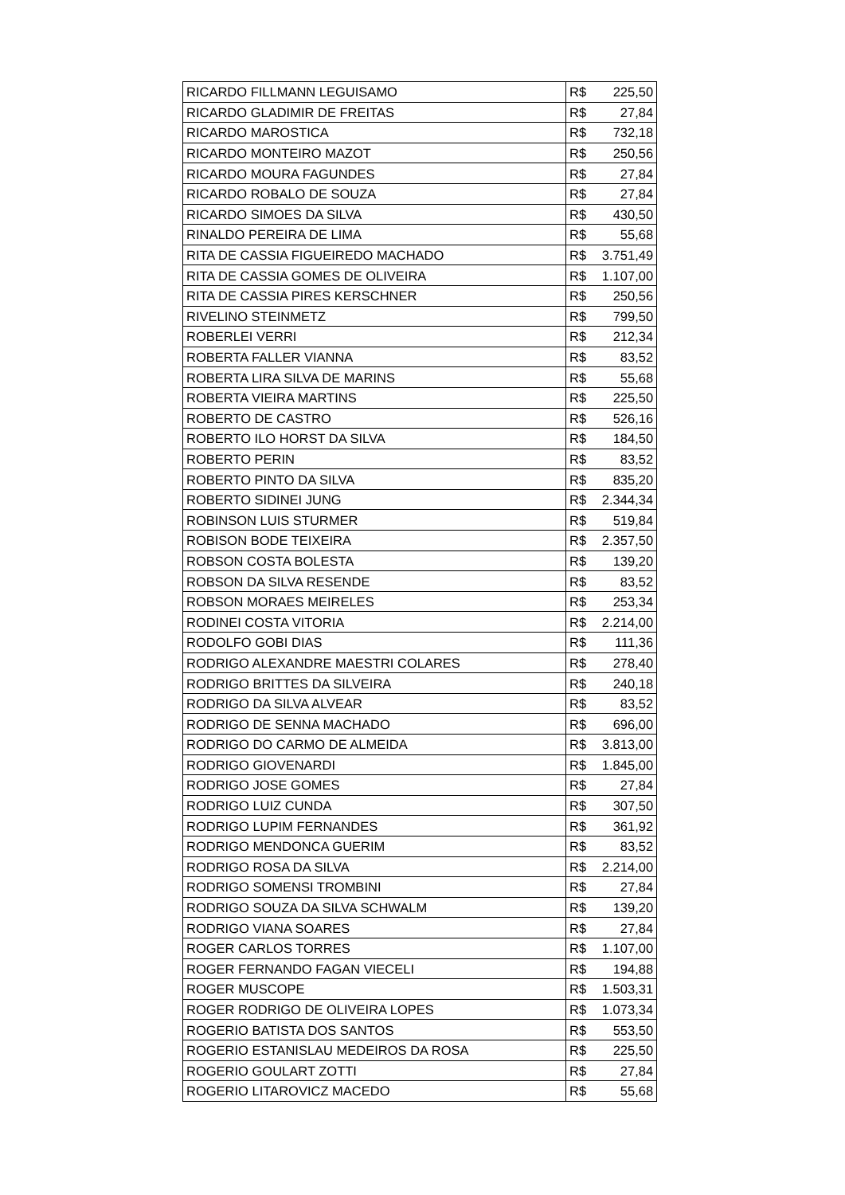| RICARDO FILLMANN LEGUISAMO | R$ | 225,50 |
| RICARDO GLADIMIR DE FREITAS | R$ | 27,84 |
| RICARDO MAROSTICA | R$ | 732,18 |
| RICARDO MONTEIRO MAZOT | R$ | 250,56 |
| RICARDO MOURA FAGUNDES | R$ | 27,84 |
| RICARDO ROBALO DE SOUZA | R$ | 27,84 |
| RICARDO SIMOES DA SILVA | R$ | 430,50 |
| RINALDO PEREIRA DE LIMA | R$ | 55,68 |
| RITA DE CASSIA FIGUEIREDO MACHADO | R$ | 3.751,49 |
| RITA DE CASSIA GOMES DE OLIVEIRA | R$ | 1.107,00 |
| RITA DE CASSIA PIRES KERSCHNER | R$ | 250,56 |
| RIVELINO STEINMETZ | R$ | 799,50 |
| ROBERLEI VERRI | R$ | 212,34 |
| ROBERTA FALLER VIANNA | R$ | 83,52 |
| ROBERTA LIRA SILVA DE MARINS | R$ | 55,68 |
| ROBERTA VIEIRA MARTINS | R$ | 225,50 |
| ROBERTO DE CASTRO | R$ | 526,16 |
| ROBERTO ILO HORST DA SILVA | R$ | 184,50 |
| ROBERTO PERIN | R$ | 83,52 |
| ROBERTO PINTO DA SILVA | R$ | 835,20 |
| ROBERTO SIDINEI JUNG | R$ | 2.344,34 |
| ROBINSON LUIS STURMER | R$ | 519,84 |
| ROBISON BODE TEIXEIRA | R$ | 2.357,50 |
| ROBSON COSTA BOLESTA | R$ | 139,20 |
| ROBSON DA SILVA RESENDE | R$ | 83,52 |
| ROBSON MORAES MEIRELES | R$ | 253,34 |
| RODINEI COSTA VITORIA | R$ | 2.214,00 |
| RODOLFO GOBI DIAS | R$ | 111,36 |
| RODRIGO ALEXANDRE MAESTRI COLARES | R$ | 278,40 |
| RODRIGO BRITTES DA SILVEIRA | R$ | 240,18 |
| RODRIGO DA SILVA ALVEAR | R$ | 83,52 |
| RODRIGO DE SENNA MACHADO | R$ | 696,00 |
| RODRIGO DO CARMO DE ALMEIDA | R$ | 3.813,00 |
| RODRIGO GIOVENARDI | R$ | 1.845,00 |
| RODRIGO JOSE GOMES | R$ | 27,84 |
| RODRIGO LUIZ CUNDA | R$ | 307,50 |
| RODRIGO LUPIM FERNANDES | R$ | 361,92 |
| RODRIGO MENDONCA GUERIM | R$ | 83,52 |
| RODRIGO ROSA DA SILVA | R$ | 2.214,00 |
| RODRIGO SOMENSI TROMBINI | R$ | 27,84 |
| RODRIGO SOUZA DA SILVA SCHWALM | R$ | 139,20 |
| RODRIGO VIANA SOARES | R$ | 27,84 |
| ROGER CARLOS TORRES | R$ | 1.107,00 |
| ROGER FERNANDO FAGAN VIECELI | R$ | 194,88 |
| ROGER MUSCOPE | R$ | 1.503,31 |
| ROGER RODRIGO DE OLIVEIRA LOPES | R$ | 1.073,34 |
| ROGERIO BATISTA DOS SANTOS | R$ | 553,50 |
| ROGERIO ESTANISLAU MEDEIROS DA ROSA | R$ | 225,50 |
| ROGERIO GOULART ZOTTI | R$ | 27,84 |
| ROGERIO LITAROVICZ MACEDO | R$ | 55,68 |